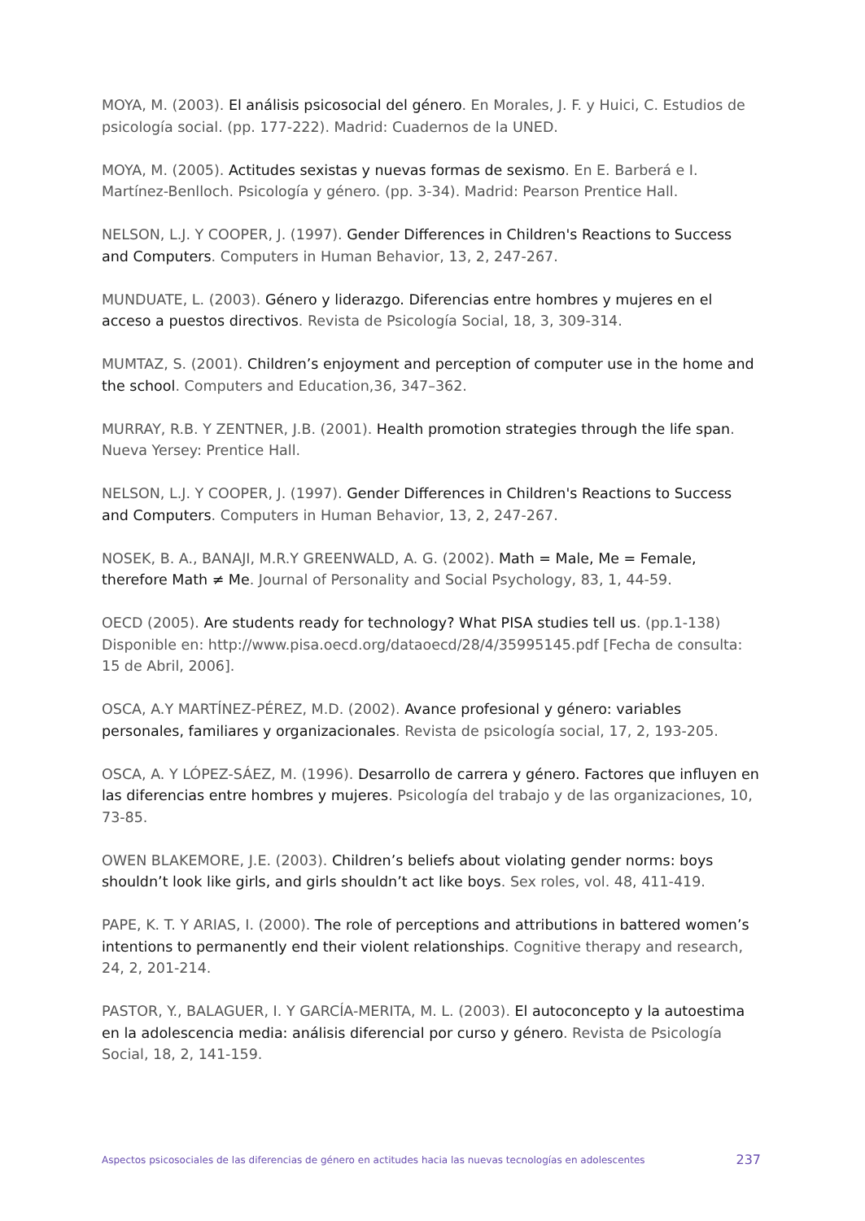MOYA, M. (2003). El análisis psicosocial del género. En Morales, J. F. y Huici, C. Estudios de psicología social. (pp. 177-222). Madrid: Cuadernos de la UNED.
MOYA, M. (2005). Actitudes sexistas y nuevas formas de sexismo. En E. Barberá e I. Martínez-Benlloch. Psicología y género. (pp. 3-34). Madrid: Pearson Prentice Hall.
NELSON, L.J. Y COOPER, J. (1997). Gender Differences in Children's Reactions to Success and Computers. Computers in Human Behavior, 13, 2, 247-267.
MUNDUATE, L. (2003). Género y liderazgo. Diferencias entre hombres y mujeres en el acceso a puestos directivos. Revista de Psicología Social, 18, 3, 309-314.
MUMTAZ, S. (2001). Children’s enjoyment and perception of computer use in the home and the school. Computers and Education,36, 347–362.
MURRAY, R.B. Y ZENTNER, J.B. (2001). Health promotion strategies through the life span. Nueva Yersey: Prentice Hall.
NELSON, L.J. Y COOPER, J. (1997). Gender Differences in Children's Reactions to Success and Computers. Computers in Human Behavior, 13, 2, 247-267.
NOSEK, B. A., BANAJI, M.R.Y GREENWALD, A. G. (2002). Math = Male, Me = Female, therefore Math ≠ Me. Journal of Personality and Social Psychology, 83, 1, 44-59.
OECD (2005). Are students ready for technology? What PISA studies tell us. (pp.1-138) Disponible en: http://www.pisa.oecd.org/dataoecd/28/4/35995145.pdf [Fecha de consulta: 15 de Abril, 2006].
OSCA, A.Y MARTÍNEZ-PÉREZ, M.D. (2002). Avance profesional y género: variables personales, familiares y organizacionales. Revista de psicología social, 17, 2, 193-205.
OSCA, A. Y LÓPEZ-SÁEZ, M. (1996). Desarrollo de carrera y género. Factores que influyen en las diferencias entre hombres y mujeres. Psicología del trabajo y de las organizaciones, 10, 73-85.
OWEN BLAKEMORE, J.E. (2003). Children’s beliefs about violating gender norms: boys shouldn’t look like girls, and girls shouldn’t act like boys. Sex roles, vol. 48, 411-419.
PAPE, K. T. Y ARIAS, I. (2000). The role of perceptions and attributions in battered women’s intentions to permanently end their violent relationships. Cognitive therapy and research, 24, 2, 201-214.
PASTOR, Y., BALAGUER, I. Y GARCÍA-MERITA, M. L. (2003). El autoconcepto y la autoestima en la adolescencia media: análisis diferencial por curso y género. Revista de Psicología Social, 18, 2, 141-159.
Aspectos psicosociales de las diferencias de género en actitudes hacia las nuevas tecnologías en adolescentes 237